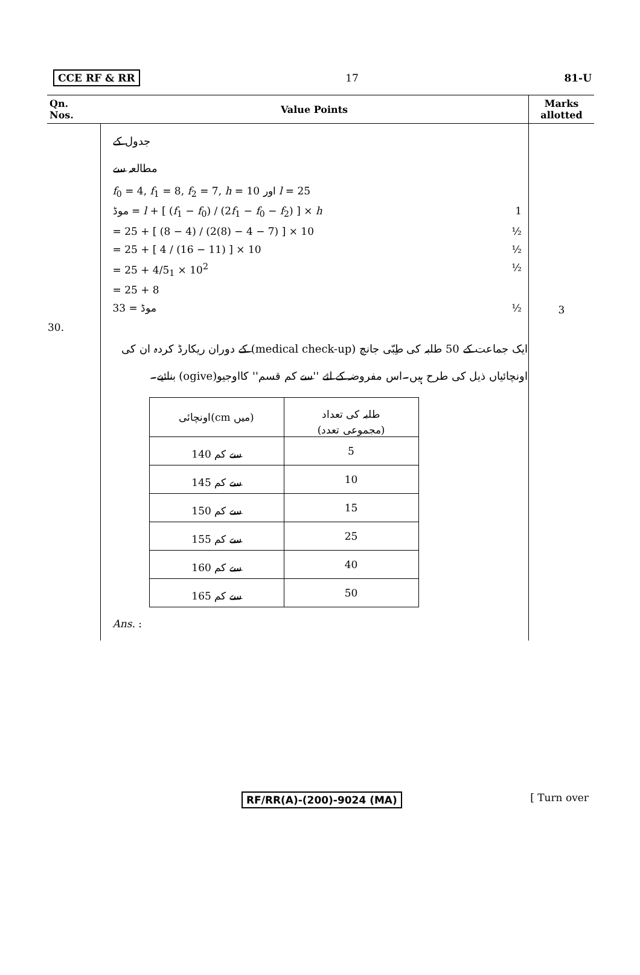CCE RF & RR 17 81-U
| Qn. Nos. | Value Points | Marks allotted |
| --- | --- | --- |
| | جدول کے مطالعہ سے f<sub>0</sub> = 4, f<sub>1</sub> = 8, f<sub>2</sub> = 7, h = 10 اور l = 25 موڈ = l + [ ( f<sub>1</sub> − f<sub>0</sub>) / (2 f<sub>1</sub> − f<sub>0</sub> − f<sub>2</sub>) ] × h 1 = 25 + [ (8 − 4) / (2(8) − 4 − 7) ] × 10 ½ = 25 + [ 4 / (16 − 11) ] × 10 ½ = 25 + 4/5<sub>1</sub> × 10<sup>2</sup> ½ = 25 + 8 موڈ = 33 ½ | 3 |
| 30. | ایک جماعت کے 50 طلبہ کی طِبّی جانچ (medical check-up) کے دوران ریکارڈ کردہ ان کی اونچائیاں ذیل کی طرح ہیں۔اس مفروضہ کے لئے ''سے کم قسم'' کااوجیو(ogive) بنائیے۔ / اونچائی(cm میں) / طلبہ کی تعداد (مجموعی تعدد) / / 140 سے کم / 5 / / 145 سے کم / 10 / / 150 سے کم / 15 / / 155 سے کم / 25 / / 160 سے کم / 40 / / 165 سے کم / 50 / Ans. : | |
RF/RR(A)-(200)-9024 (MA) [ Turn over